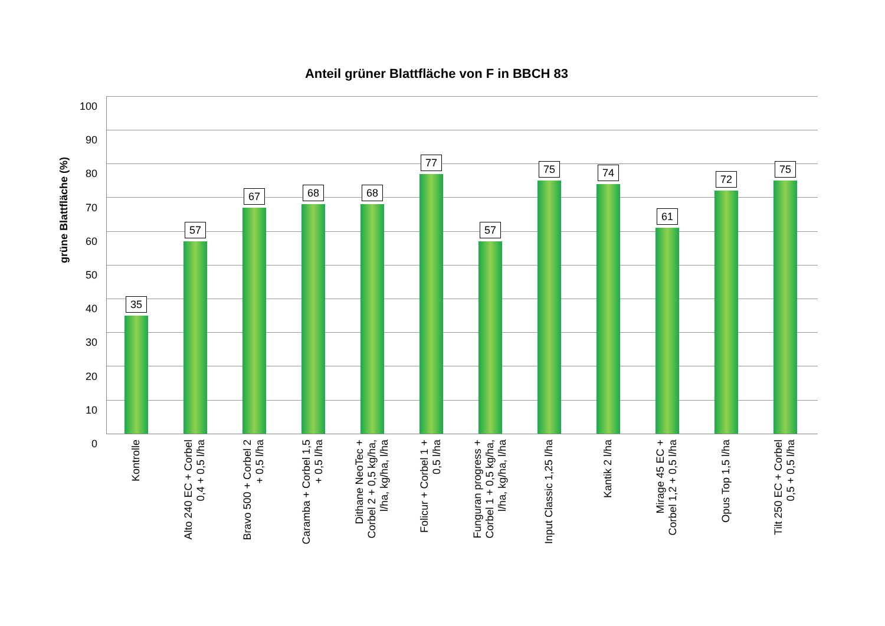Anteil grüner Blattfläche von F in BBCH 83
grüne Blattfläche (%)
35
57
67 68 68
77
57
75 74
61
72
75
100
90
80
70
60
50
40
30
20
10
0
Kontrolle
Alto 240 EC + Corbel
0,4 + 0,5 l/ha
Bravo 500 + Corbel 2
+ 0,5 l/ha
Caramba + Corbel 1,5
+ 0,5 l/ha
Dithane NeoTec +
Corbel 2 + 0,5 kg/ha,
l/ha, kg/ha, l/ha
Folicur + Corbel 1 +
0,5 l/ha
Funguran progress +
Corbel 1 + 0,5 kg/ha,
l/ha, kg/ha, l/ha
Input Classic 1,25 l/ha Kantik 2 l/ha
Mirage 45 EC +
Corbel 1,2 + 0,5 l/ha
Opus Top 1,5 l/ha
Tilt 250 EC + Corbel
0,5 + 0,5 l/ha